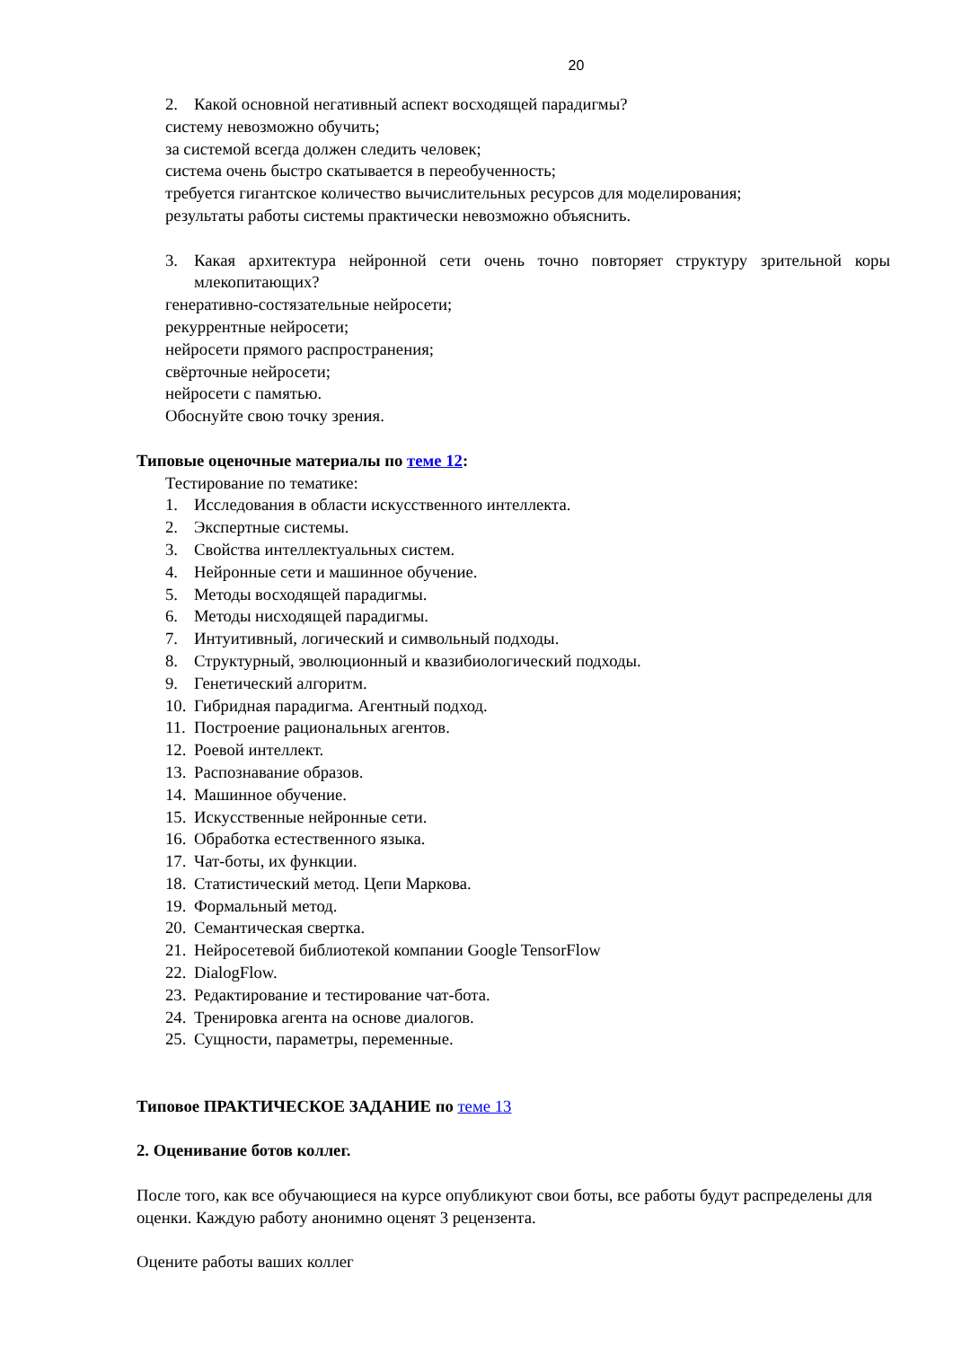20
2. Какой основной негативный аспект восходящей парадигмы?
систему невозможно обучить;
за системой всегда должен следить человек;
система очень быстро скатывается в переобученность;
требуется гигантское количество вычислительных ресурсов для моделирования;
результаты работы системы практически невозможно объяснить.
3. Какая архитектура нейронной сети очень точно повторяет структуру зрительной коры млекопитающих?
генеративно-состязательные нейросети;
рекуррентные нейросети;
нейросети прямого распространения;
свёрточные нейросети;
нейросети с памятью.
Обоснуйте свою точку зрения.
Типовые оценочные материалы по теме 12:
Тестирование по тематике:
1. Исследования в области искусственного интеллекта.
2. Экспертные системы.
3. Свойства интеллектуальных систем.
4. Нейронные сети и машинное обучение.
5. Методы восходящей парадигмы.
6. Методы нисходящей парадигмы.
7. Интуитивный, логический и символьный подходы.
8. Структурный, эволюционный и квазибиологический подходы.
9. Генетический алгоритм.
10. Гибридная парадигма. Агентный подход.
11. Построение рациональных агентов.
12. Роевой интеллект.
13. Распознавание образов.
14. Машинное обучение.
15. Искусственные нейронные сети.
16. Обработка естественного языка.
17. Чат-боты, их функции.
18. Статистический метод. Цепи Маркова.
19. Формальный метод.
20. Семантическая свертка.
21. Нейросетевой библиотекой компании Google TensorFlow
22. DialogFlow.
23. Редактирование и тестирование чат-бота.
24. Тренировка агента на основе диалогов.
25. Сущности, параметры, переменные.
Типовое ПРАКТИЧЕСКОЕ ЗАДАНИЕ по теме 13
2. Оценивание ботов коллег.
После того, как все обучающиеся на курсе опубликуют свои боты, все работы будут распределены для оценки. Каждую работу анонимно оценят 3 рецензента.
Оцените работы ваших коллег